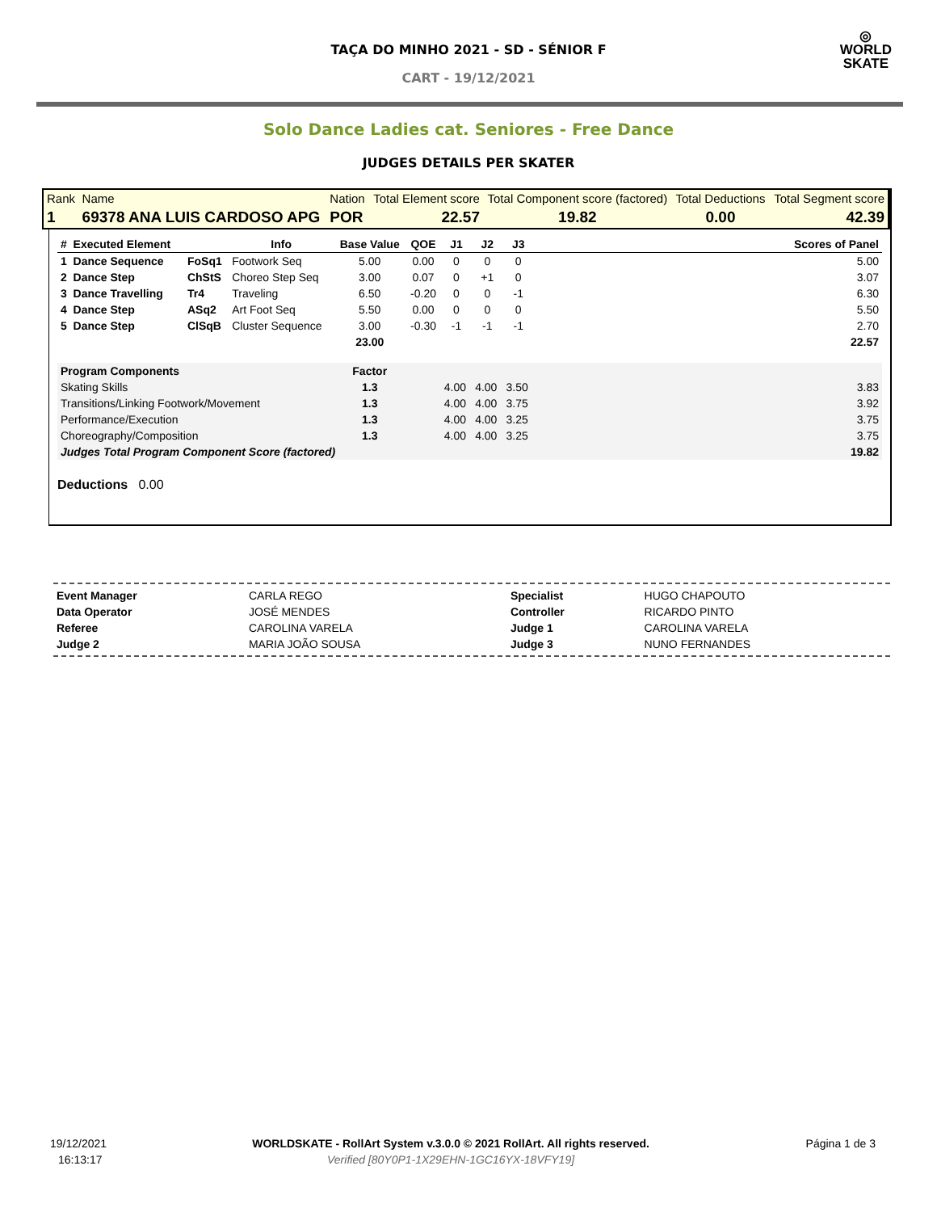◎
WORLD
SKATE
TAÇA DO MINHO 2021 - SD - SÉNIOR F
CART - 19/12/2021
Solo Dance Ladies cat. Seniores - Free Dance
JUDGES DETAILS PER SKATER
| Rank | Name | Nation | Total Element score | Total Component score (factored) | Total Deductions | Total Segment score |
| 1 | 69378 ANA LUIS CARDOSO APG | POR | 22.57 | 19.82 | 0.00 | 42.39 |
| # Executed Element | | Info | Base Value | QOE | J1 | J2 | J3 | | Scores of Panel |
| --- | --- | --- | --- | --- | --- | --- | --- | --- | --- |
| 1 Dance Sequence | FoSq1 | Footwork Seq | 5.00 | 0.00 | 0 | 0 | 0 | | 5.00 |
| 2 Dance Step | ChStS | Choreo Step Seq | 3.00 | 0.07 | 0 | +1 | 0 | | 3.07 |
| 3 Dance Travelling | Tr4 | Traveling | 6.50 | -0.20 | 0 | 0 | -1 | | 6.30 |
| 4 Dance Step | ASq2 | Art Foot Seq | 5.50 | 0.00 | 0 | 0 | 0 | | 5.50 |
| 5 Dance Step | ClSqB | Cluster Sequence | 3.00 | -0.30 | -1 | -1 | -1 | | 2.70 |
| | | | 23.00 | | | | | | 22.57 |
| Program Components | | | Factor | | | | | | |
| Skating Skills | | | 1.3 | | 4.00 | 4.00 | 3.50 | | 3.83 |
| Transitions/Linking Footwork/Movement | | | 1.3 | | 4.00 | 4.00 | 3.75 | | 3.92 |
| Performance/Execution | | | 1.3 | | 4.00 | 4.00 | 3.25 | | 3.75 |
| Choreography/Composition | | | 1.3 | | 4.00 | 4.00 | 3.25 | | 3.75 |
| Judges Total Program Component Score (factored) | | | | | | | | | 19.82 |
Deductions 0.00
| Event Manager | CARLA REGO | Specialist | HUGO CHAPOUTO |
| Data Operator | JOSÉ MENDES | Controller | RICARDO PINTO |
| Referee | CAROLINA VARELA | Judge 1 | CAROLINA VARELA |
| Judge 2 | MARIA JOÃO SOUSA | Judge 3 | NUNO FERNANDES |
| 19/12/2021 | WORLDSKATE - RollArt System v.3.0.0 © 2021 RollArt. All rights reserved. | Página 1 de 3 |
| 16:13:17 | Verified [80Y0P1-1X29EHN-1GC16YX-18VFY19] | |